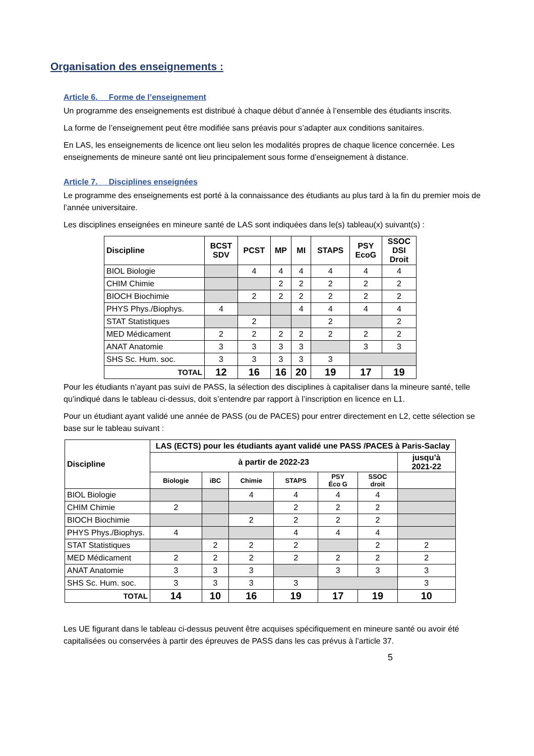Organisation des enseignements :
Article 6. Forme de l’enseignement
Un programme des enseignements est distribué à chaque début d’année à l’ensemble des étudiants inscrits.
La forme de l’enseignement peut être modifiée sans préavis pour s’adapter aux conditions sanitaires.
En LAS, les enseignements de licence ont lieu selon les modalités propres de chaque licence concernée. Les enseignements de mineure santé ont lieu principalement sous forme d’enseignement à distance.
Article 7. Disciplines enseignées
Le programme des enseignements est porté à la connaissance des étudiants au plus tard à la fin du premier mois de l’année universitaire.
Les disciplines enseignées en mineure santé de LAS sont indiquées dans le(s) tableau(x) suivant(s) :
| Discipline | BCST SDV | PCST | MP | MI | STAPS | PSY EcoG | SSOC DSI Droit |
| --- | --- | --- | --- | --- | --- | --- | --- |
| BIOL Biologie | | 4 | 4 | 4 | 4 | 4 | 4 |
| CHIM Chimie | | | 2 | 2 | 2 | 2 | 2 |
| BIOCH Biochimie | | 2 | 2 | 2 | 2 | 2 | 2 |
| PHYS Phys./Biophys. | 4 | | | 4 | 4 | 4 | 4 |
| STAT Statistiques | | 2 | | | 2 | | 2 |
| MED Médicament | 2 | 2 | 2 | 2 | 2 | 2 | 2 |
| ANAT Anatomie | 3 | 3 | 3 | 3 | | 3 | 3 |
| SHS Sc. Hum. soc. | 3 | 3 | 3 | 3 | 3 | | |
| TOTAL | 12 | 16 | 16 | 20 | 19 | 17 | 19 |
Pour les étudiants n’ayant pas suivi de PASS, la sélection des disciplines à capitaliser dans la mineure santé, telle qu’indiqué dans le tableau ci-dessus, doit s’entendre par rapport à l’inscription en licence en L1.
Pour un étudiant ayant validé une année de PASS (ou de PACES) pour entrer directement en L2, cette sélection se base sur le tableau suivant :
| Discipline | LAS (ECTS) pour les étudiants ayant validé une PASS /PACES à Paris-Saclay | | | | | | |
| --- | --- | --- | --- | --- | --- | --- | --- |
| | à partir de 2022-23 | | | | | | jusqu’à 2021-22 |
| | Biologie | iBC | Chimie | STAPS | PSY Éco G | SSOC droit | |
| BIOL Biologie | | | 4 | 4 | 4 | 4 | |
| CHIM Chimie | 2 | | | 2 | 2 | 2 | |
| BIOCH Biochimie | | | 2 | 2 | 2 | 2 | |
| PHYS Phys./Biophys. | 4 | | | 4 | 4 | 4 | |
| STAT Statistiques | | 2 | 2 | 2 | | 2 | 2 |
| MED Médicament | 2 | 2 | 2 | 2 | 2 | 2 | 2 |
| ANAT Anatomie | 3 | 3 | 3 | | 3 | 3 | 3 |
| SHS Sc. Hum. soc. | 3 | 3 | 3 | 3 | | | 3 |
| TOTAL | 14 | 10 | 16 | 19 | 17 | 19 | 10 |
Les UE figurant dans le tableau ci-dessus peuvent être acquises spécifiquement en mineure santé ou avoir été capitalisées ou conservées à partir des épreuves de PASS dans les cas prévus à l’article 37.
5